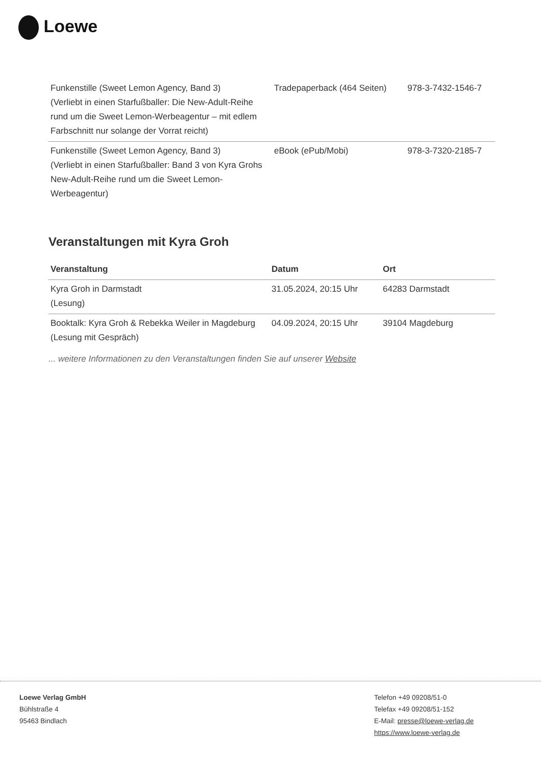Loewe
| Funkenstille (Sweet Lemon Agency, Band 3) (Verliebt in einen Starfußballer: Die New-Adult-Reihe rund um die Sweet Lemon-Werbeagentur – mit edlem Farbschnitt nur solange der Vorrat reicht) | Tradepaperback (464 Seiten) | 978-3-7432-1546-7 |
| Funkenstille (Sweet Lemon Agency, Band 3) (Verliebt in einen Starfußballer: Band 3 von Kyra Grohs New-Adult-Reihe rund um die Sweet Lemon-Werbeagentur) | eBook (ePub/Mobi) | 978-3-7320-2185-7 |
Veranstaltungen mit Kyra Groh
| Veranstaltung | Datum | Ort |
| --- | --- | --- |
| Kyra Groh in Darmstadt (Lesung) | 31.05.2024, 20:15 Uhr | 64283 Darmstadt |
| Booktalk: Kyra Groh & Rebekka Weiler in Magdeburg (Lesung mit Gespräch) | 04.09.2024, 20:15 Uhr | 39104 Magdeburg |
... weitere Informationen zu den Veranstaltungen finden Sie auf unserer Website
Loewe Verlag GmbH
Bühlstraße 4
95463 Bindlach
Telefon +49 09208/51-0
Telefax +49 09208/51-152
E-Mail: presse@loewe-verlag.de
https://www.loewe-verlag.de